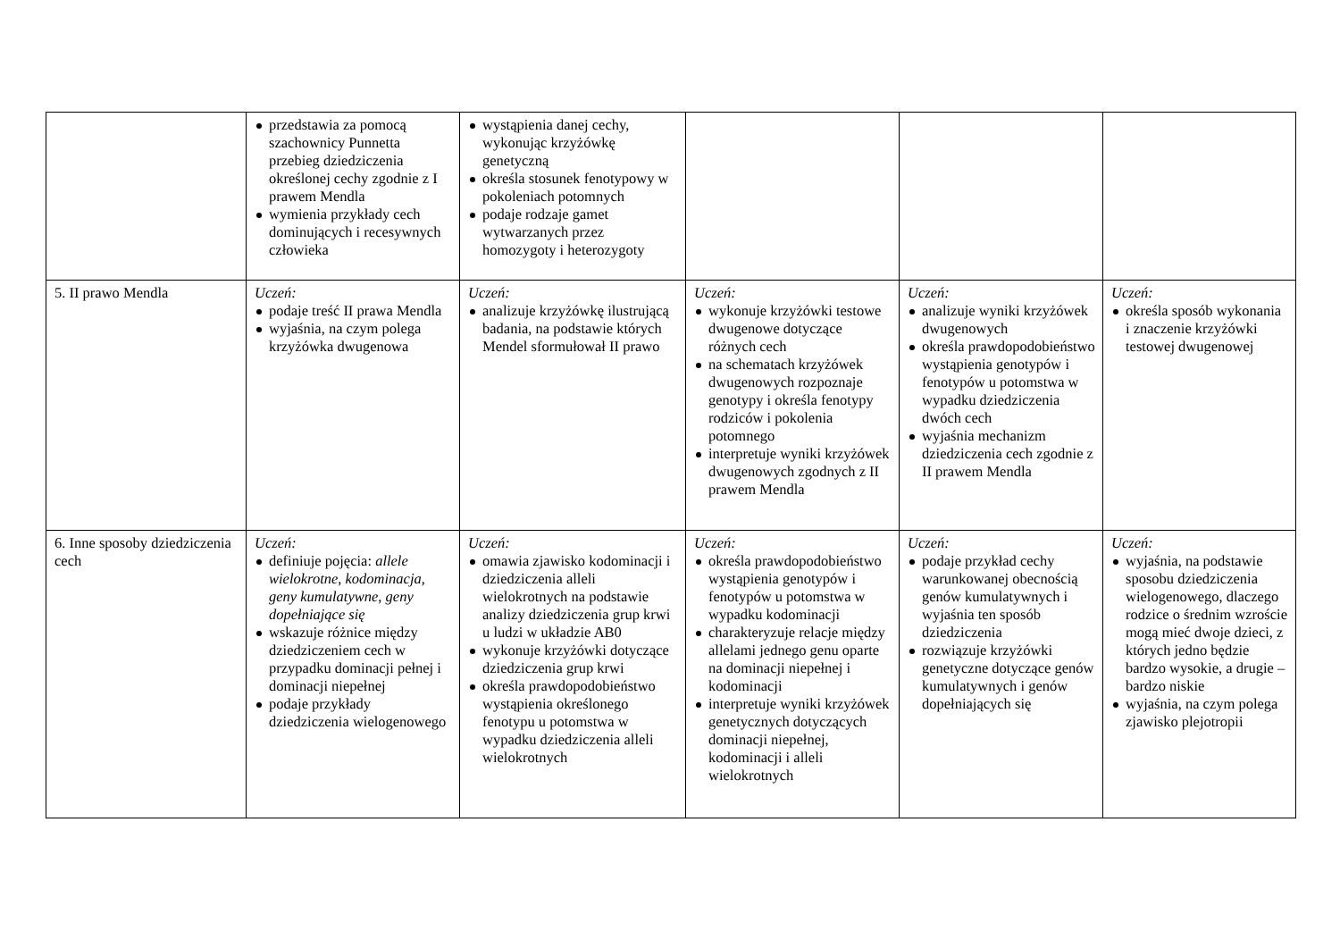| | przedstawia za pomocą szachownicy Punnetta przebieg dziedziczenia określonej cechy zgodnie z I prawem Mendla wymienia przykłady cech dominujących i recesywnych człowieka | wystąpienia danej cechy, wykonując krzyżówkę genetyczną określa stosunek fenotypowy w pokoleniach potomnych podaje rodzaje gamet wytwarzanych przez homozygoty i heterozygoty | | | |
| 5. II prawo Mendla | Uczeń: podaje treść II prawa Mendla wyjaśnia, na czym polega krzyżówka dwugenowa | Uczeń: analizuje krzyżówkę ilustrującą badania, na podstawie których Mendel sformułował II prawo | Uczeń: wykonuje krzyżówki testowe dwugenowe dotyczące różnych cech na schematach krzyżówek dwugenowych rozpoznaje genotypy i określa fenotypy rodziców i pokolenia potomnego interpretuje wyniki krzyżówek dwugenowych zgodnych z II prawem Mendla | Uczeń: analizuje wyniki krzyżówek dwugenowych określa prawdopodobieństwo wystąpienia genotypów i fenotypów u potomstwa w wypadku dziedziczenia dwóch cech wyjaśnia mechanizm dziedziczenia cech zgodnie z II prawem Mendla | Uczeń: określa sposób wykonania i znaczenie krzyżówki testowej dwugenowej |
| 6. Inne sposoby dziedziczenia cech | Uczeń: definiuje pojęcia: allele wielokrotne , kodominacja , geny kumulatywne , geny dopełniające się wskazuje różnice między dziedziczeniem cech w przypadku dominacji pełnej i dominacji niepełnej podaje przykłady dziedziczenia wielogenowego | Uczeń: omawia zjawisko kodominacji i dziedziczenia alleli wielokrotnych na podstawie analizy dziedziczenia grup krwi u ludzi w układzie AB0 wykonuje krzyżówki dotyczące dziedziczenia grup krwi określa prawdopodobieństwo wystąpienia określonego fenotypu u potomstwa w wypadku dziedziczenia alleli wielokrotnych | Uczeń: określa prawdopodobieństwo wystąpienia genotypów i fenotypów u potomstwa w wypadku kodominacji charakteryzuje relacje między allelami jednego genu oparte na dominacji niepełnej i kodominacji interpretuje wyniki krzyżówek genetycznych dotyczących dominacji niepełnej, kodominacji i alleli wielokrotnych | Uczeń: podaje przykład cechy warunkowanej obecnością genów kumulatywnych i wyjaśnia ten sposób dziedziczenia rozwiązuje krzyżówki genetyczne dotyczące genów kumulatywnych i genów dopełniających się | Uczeń: wyjaśnia, na podstawie sposobu dziedziczenia wielogenowego, dlaczego rodzice o średnim wzroście mogą mieć dwoje dzieci, z których jedno będzie bardzo wysokie, a drugie – bardzo niskie wyjaśnia, na czym polega zjawisko plejotropii |